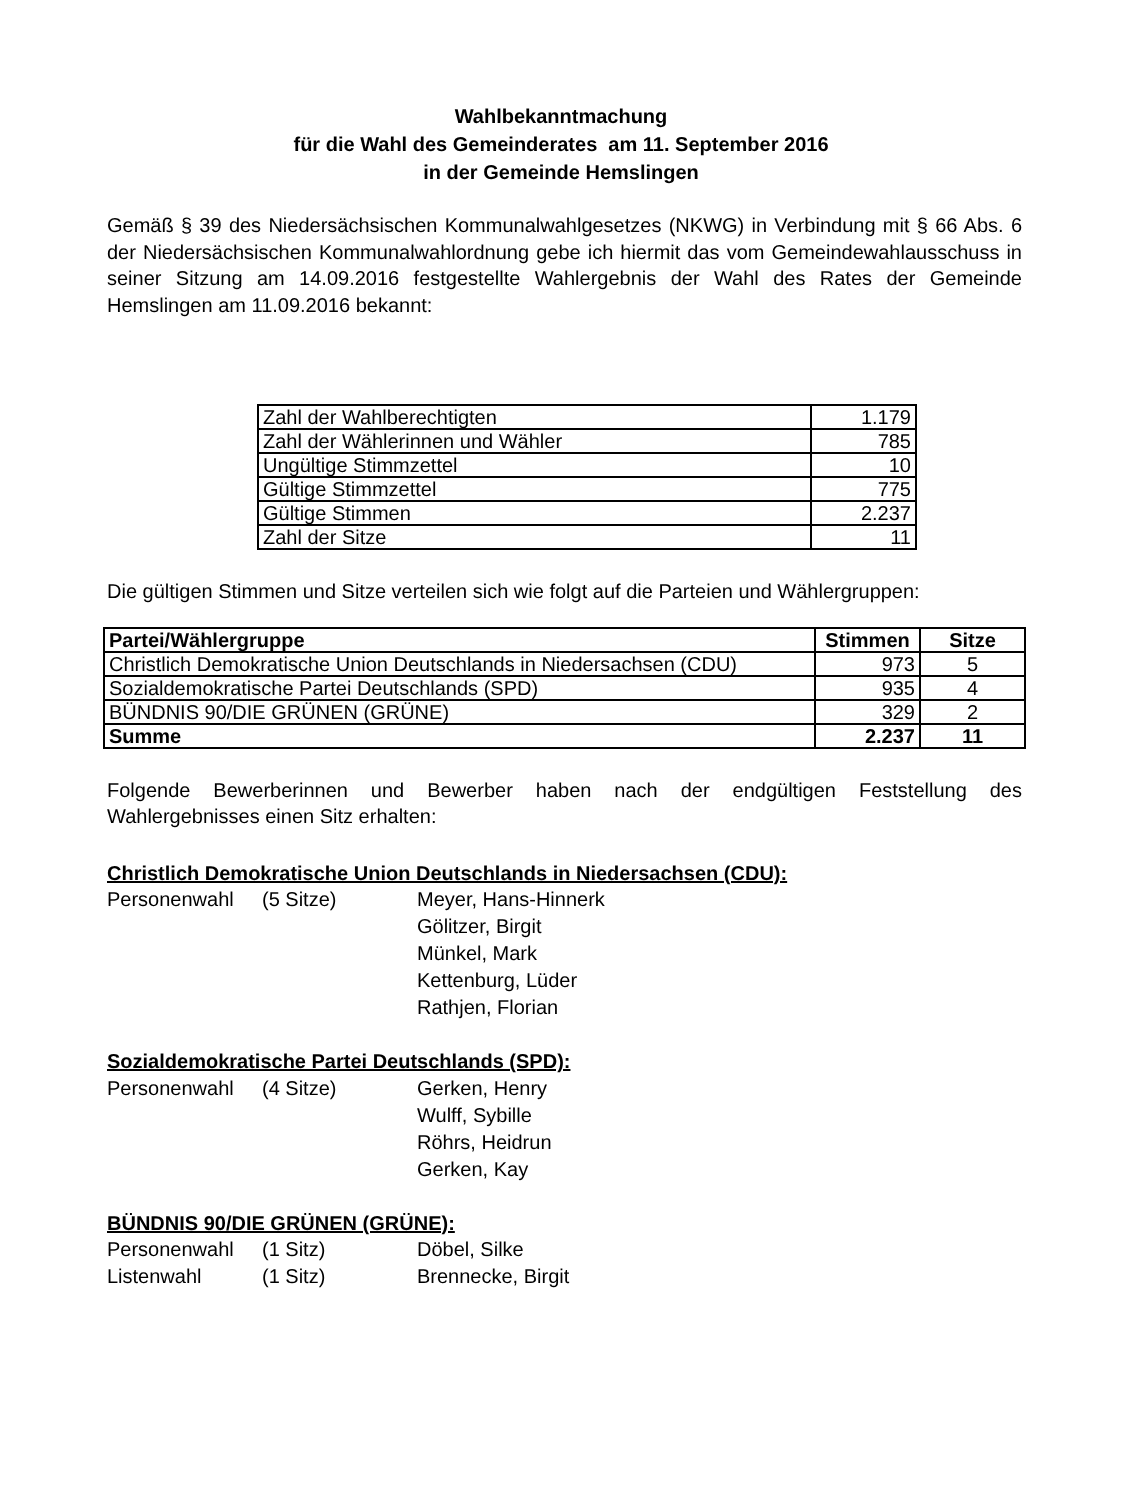Wahlbekanntmachung
für die Wahl des Gemeinderates am 11. September 2016
in der Gemeinde Hemslingen
Gemäß § 39 des Niedersächsischen Kommunalwahlgesetzes (NKWG) in Verbindung mit § 66 Abs. 6 der Niedersächsischen Kommunalwahlordnung gebe ich hiermit das vom Gemeindewahlausschuss in seiner Sitzung am 14.09.2016 festgestellte Wahlergebnis der Wahl des Rates der Gemeinde Hemslingen am 11.09.2016 bekannt:
| Zahl der Wahlberechtigten | 1.179 |
| Zahl der Wählerinnen und Wähler | 785 |
| Ungültige Stimmzettel | 10 |
| Gültige Stimmzettel | 775 |
| Gültige Stimmen | 2.237 |
| Zahl der Sitze | 11 |
Die gültigen Stimmen und Sitze verteilen sich wie folgt auf die Parteien und Wählergruppen:
| Partei/Wählergruppe | Stimmen | Sitze |
| --- | --- | --- |
| Christlich Demokratische Union Deutschlands in Niedersachsen (CDU) | 973 | 5 |
| Sozialdemokratische Partei Deutschlands (SPD) | 935 | 4 |
| BÜNDNIS 90/DIE GRÜNEN (GRÜNE) | 329 | 2 |
| Summe | 2.237 | 11 |
Folgende Bewerberinnen und Bewerber haben nach der endgültigen Feststellung des Wahlergebnisses einen Sitz erhalten:
Christlich Demokratische Union Deutschlands in Niedersachsen (CDU):
Personenwahl (5 Sitze) Meyer, Hans-Hinnerk
Gölitzer, Birgit
Münkel, Mark
Kettenburg, Lüder
Rathjen, Florian
Sozialdemokratische Partei Deutschlands (SPD):
Personenwahl (4 Sitze) Gerken, Henry
Wulff, Sybille
Röhrs, Heidrun
Gerken, Kay
BÜNDNIS 90/DIE GRÜNEN (GRÜNE):
Personenwahl (1 Sitz) Döbel, Silke
Listenwahl (1 Sitz) Brennecke, Birgit